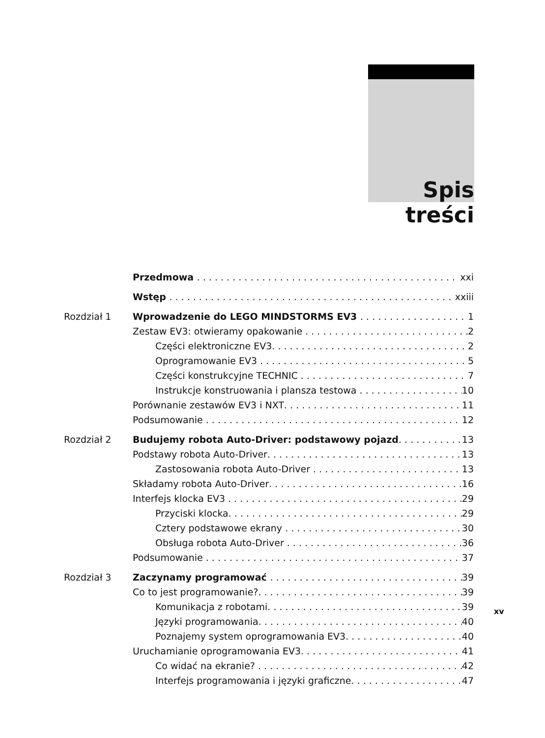Spis treści
Przedmowa xxi
Wstęp xxiii
Rozdział 1 Wprowadzenie do LEGO MINDSTORMS EV3 1
Zestaw EV3: otwieramy opakowanie 2
Części elektroniczne EV3 2
Oprogramowanie EV3 5
Części konstrukcyjne TECHNIC 7
Instrukcje konstruowania i plansza testowa 10
Porównanie zestawów EV3 i NXT 11
Podsumowanie 12
Rozdział 2 Budujemy robota Auto-Driver: podstawowy pojazd 13
Podstawy robota Auto-Driver 13
Zastosowania robota Auto-Driver 13
Składamy robota Auto-Driver 16
Interfejs klocka EV3 29
Przyciski klocka 29
Cztery podstawowe ekrany 30
Obsługa robota Auto-Driver 36
Podsumowanie 37
Rozdział 3 Zaczynamy programować 39
Co to jest programowanie? 39
Komunikacja z robotami 39
Języki programowania 40
Poznajemy system oprogramowania EV3 40
Uruchamianie oprogramowania EV3 41
Co widać na ekranie? 42
Interfejs programowania i języki graficzne 47
xv